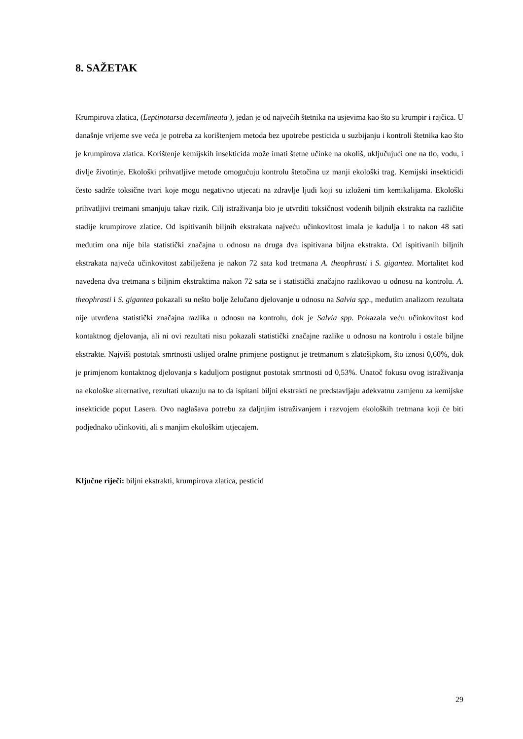8. SAŽETAK
Krumpirova zlatica, (Leptinotarsa decemlineata ), jedan je od najvećih štetnika na usjevima kao što su krumpir i rajčica. U današnje vrijeme sve veća je potreba za korištenjem metoda bez upotrebe pesticida u suzbijanju i kontroli štetnika kao što je krumpirova zlatica. Korištenje kemijskih insekticida može imati štetne učinke na okoliš, uključujući one na tlo, vodu, i divlje životinje. Ekološki prihvatljive metode omogućuju kontrolu štetočina uz manji ekološki trag. Kemijski insekticidi često sadrže toksične tvari koje mogu negativno utjecati na zdravlje ljudi koji su izloženi tim kemikalijama. Ekološki prihvatljivi tretmani smanjuju takav rizik. Cilj istraživanja bio je utvrditi toksičnost vodenih biljnih ekstrakta na različite stadije krumpirove zlatice. Od ispitivanih biljnih ekstrakata najveću učinkovitost imala je kadulja i to nakon 48 sati međutim ona nije bila statistički značajna u odnosu na druga dva ispitivana biljna ekstrakta. Od ispitivanih biljnih ekstrakata najveća učinkovitost zabilježena je nakon 72 sata kod tretmana A. theophrasti i S. gigantea. Mortalitet kod navedena dva tretmana s biljnim ekstraktima nakon 72 sata se i statistički značajno razlikovao u odnosu na kontrolu. A. theophrasti i S. gigantea pokazali su nešto bolje želučano djelovanje u odnosu na Salvia spp., međutim analizom rezultata nije utvrđena statistički značajna razlika u odnosu na kontrolu, dok je Salvia spp. Pokazala veću učinkovitost kod kontaktnog djelovanja, ali ni ovi rezultati nisu pokazali statistički značajne razlike u odnosu na kontrolu i ostale biljne ekstrakte. Najviši postotak smrtnosti uslijed oralne primjene postignut je tretmanom s zlatošipkom, što iznosi 0,60%, dok je primjenom kontaktnog djelovanja s kaduljom postignut postotak smrtnosti od 0,53%. Unatoč fokusu ovog istraživanja na ekološke alternative, rezultati ukazuju na to da ispitani biljni ekstrakti ne predstavljaju adekvatnu zamjenu za kemijske insekticide poput Lasera. Ovo naglašava potrebu za daljnjim istraživanjem i razvojem ekoloških tretmana koji će biti podjednako učinkoviti, ali s manjim ekološkim utjecajem.
Ključne riječi: biljni ekstrakti, krumpirova zlatica, pesticid
29